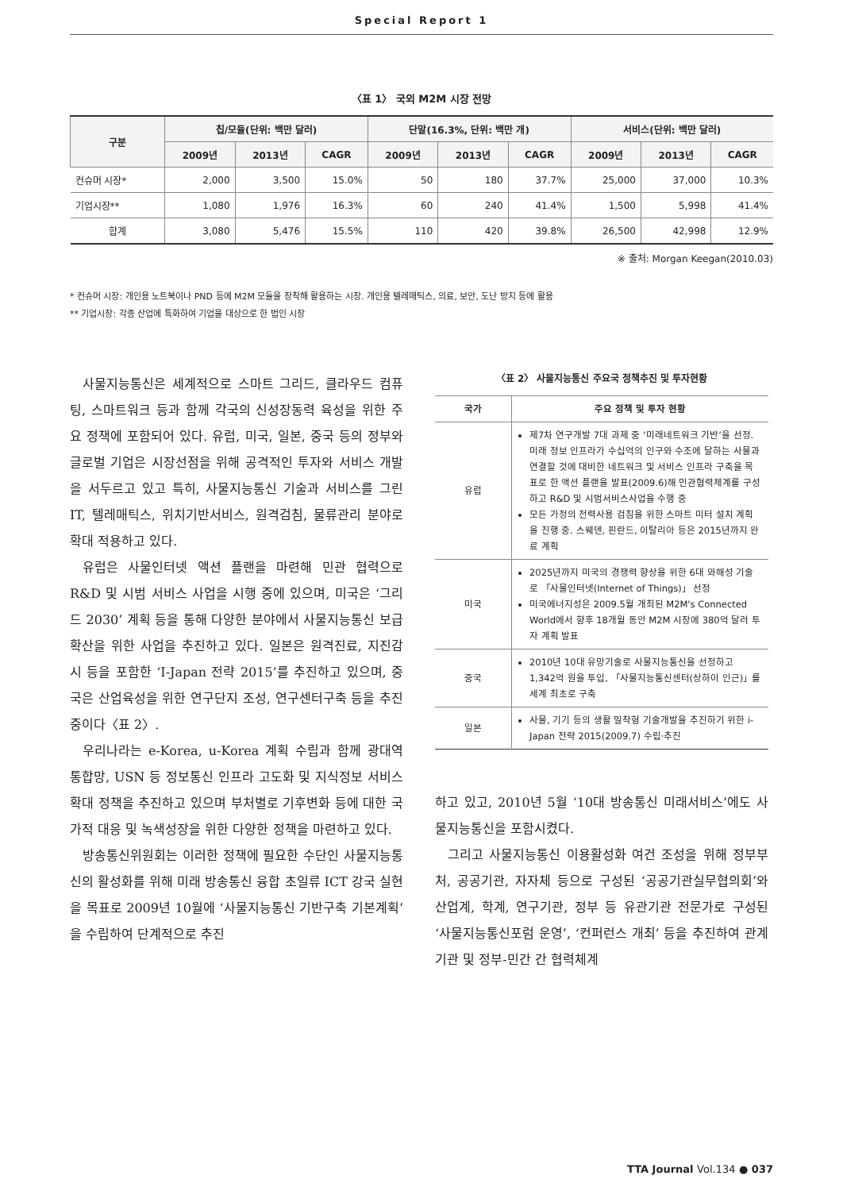Special Report 1
〈표 1〉 국외 M2M 시장 전망
| 구분 | 칩/모듈(단위: 백만 달러) | | | 단말(16.3%, 단위: 백만 개) | | | 서비스(단위: 백만 달러) | | |
| --- | --- | --- | --- | --- | --- | --- | --- | --- | --- |
| | 2009년 | 2013년 | CAGR | 2009년 | 2013년 | CAGR | 2009년 | 2013년 | CAGR |
| 컨슈머 시장* | 2,000 | 3,500 | 15.0% | 50 | 180 | 37.7% | 25,000 | 37,000 | 10.3% |
| 기업시장** | 1,080 | 1,976 | 16.3% | 60 | 240 | 41.4% | 1,500 | 5,998 | 41.4% |
| 합계 | 3,080 | 5,476 | 15.5% | 110 | 420 | 39.8% | 26,500 | 42,998 | 12.9% |
※ 출처: Morgan Keegan(2010.03)
* 컨슈머 시장: 개인용 노트북이나 PND 등에 M2M 모듈을 장착해 활용하는 시장. 개인용 텔레매틱스, 의료, 보안, 도난 방지 등에 활용
** 기업시장: 각종 산업에 특화하여 기업을 대상으로 한 법인 시장
사물지능통신은 세계적으로 스마트 그리드, 클라우드 컴퓨팅, 스마트워크 등과 함께 각국의 신성장동력 육성을 위한 주요 정책에 포함되어 있다. 유럽, 미국, 일본, 중국 등의 정부와 글로벌 기업은 시장선점을 위해 공격적인 투자와 서비스 개발을 서두르고 있고 특히, 사물지능통신 기술과 서비스를 그린IT, 텔레매틱스, 위치기반서비스, 원격검침, 물류관리 분야로 확대 적용하고 있다.
유럽은 사물인터넷 액션 플랜을 마련해 민관 협력으로 R&D 및 시범 서비스 사업을 시행 중에 있으며, 미국은 ‘그리드 2030’ 계획 등을 통해 다양한 분야에서 사물지능통신 보급 확산을 위한 사업을 추진하고 있다. 일본은 원격진료, 지진감시 등을 포함한 ‘I-Japan 전략 2015’를 추진하고 있으며, 중국은 산업육성을 위한 연구단지 조성, 연구센터구축 등을 추진 중이다〈표 2〉.
우리나라는 e-Korea, u-Korea 계획 수립과 함께 광대역 통합망, USN 등 정보통신 인프라 고도화 및 지식정보 서비스 확대 정책을 추진하고 있으며 부처별로 기후변화 등에 대한 국가적 대응 및 녹색성장을 위한 다양한 정책을 마련하고 있다.
방송통신위원회는 이러한 정책에 필요한 수단인 사물지능통신의 활성화를 위해 미래 방송통신 융합 초일류 ICT 강국 실현을 목표로 2009년 10월에 ‘사물지능통신 기반구축 기본계획’을 수립하여 단계적으로 추진
〈표 2〉 사물지능통신 주요국 정책추진 및 투자현황
| 국가 | 주요 정책 및 투자 현황 |
| --- | --- |
| 유럽 | 제7차 연구개발 7대 과제 중 ‘미래네트워크 기반’을 선정. 미래 정보 인프라가 수십억의 인구와 수조에 달하는 사물과 연결할 것에 대비한 네트워크 및 서비스 인프라 구축을 목표로 한 액션 플랜을 발표(2009.6)해 민관협력체계를 구성하고 R&D 및 시범서비스사업을 수행 중 모든 가정의 전력사용 검침을 위한 스마트 미터 설치 계획을 진행 중. 스웨덴, 핀란드, 이탈리아 등은 2015년까지 완료 계획 |
| 미국 | 2025년까지 미국의 경쟁력 향상을 위한 6대 와해성 기술로 「사물인터넷(Internet of Things)」 선정 미국에너지성은 2009.5월 개최된 M2M's Connected World에서 향후 18개월 동안 M2M 시장에 380억 달러 투자 계획 발표 |
| 중국 | 2010년 10대 유망기술로 사물지능통신을 선정하고 1,342억 원을 투입, 「사물지능통신센터(상하이 인근)」를 세계 최초로 구축 |
| 일본 | 사물, 기기 등의 생활 밀착형 기술개발을 추진하기 위한 i-Japan 전략 2015(2009.7) 수립·추진 |
하고 있고, 2010년 5월 ‘10대 방송통신 미래서비스’에도 사물지능통신을 포함시켰다.
그리고 사물지능통신 이용활성화 여건 조성을 위해 정부부처, 공공기관, 자자체 등으로 구성된 ‘공공기관실무협의회’와 산업계, 학계, 연구기관, 정부 등 유관기관 전문가로 구성된 ‘사물지능통신포럼 운영’, ‘컨퍼런스 개최’ 등을 추진하여 관계기관 및 정부-민간 간 협력체계
TTA Journal Vol.134 ● 037